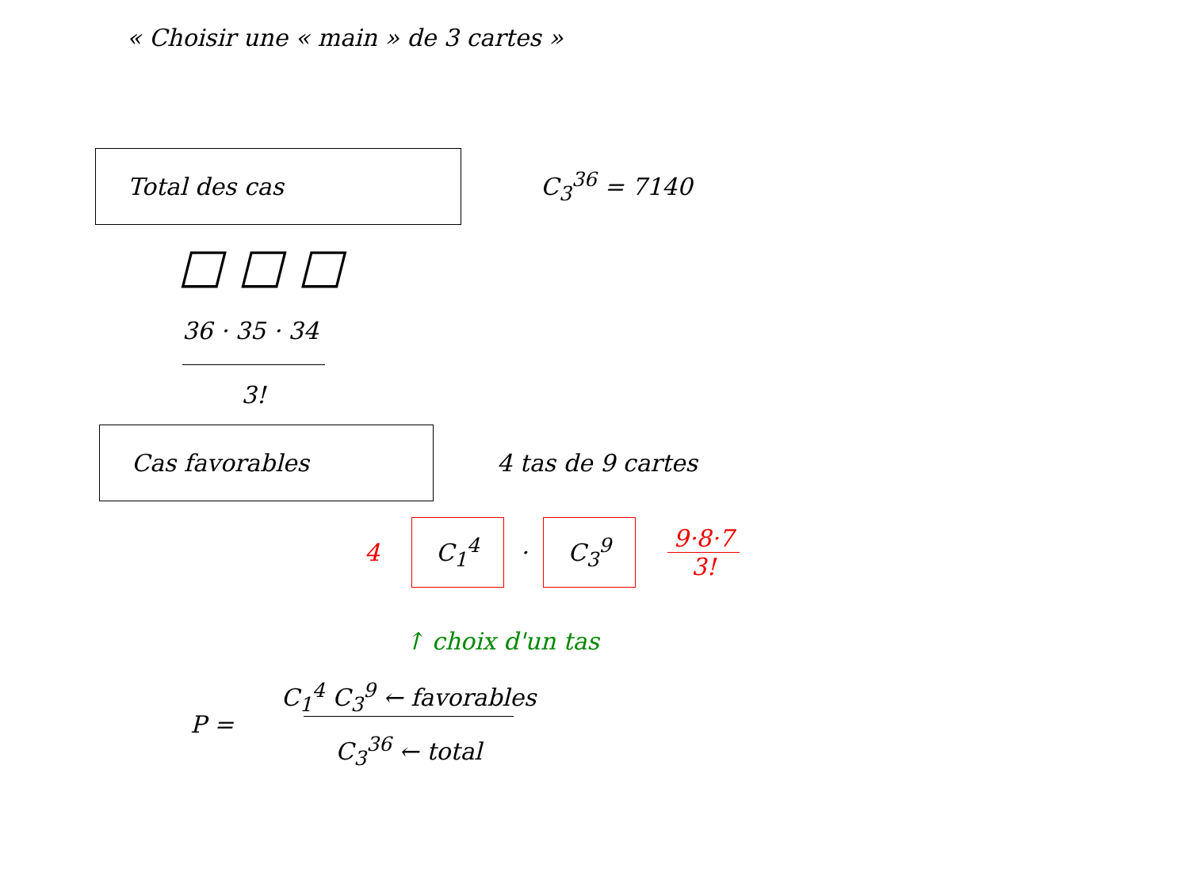« Choisir une « main » de 3 cartes »
Total des cas
C<sub>3</sub><sup>36</sup> = 7140
□ □ □
36 · 35 · 34
3!
Cas favorables
4 tas de 9 cartes
4 C<sub>1</sub><sup>4</sup> · C<sub>3</sub><sup>9</sup> 9·8·7
3!
↑ choix d'un tas
P = C<sub>1</sub><sup>4</sup> C<sub>3</sub><sup>9</sup> ← favorables
C<sub>3</sub><sup>36</sup> ← total